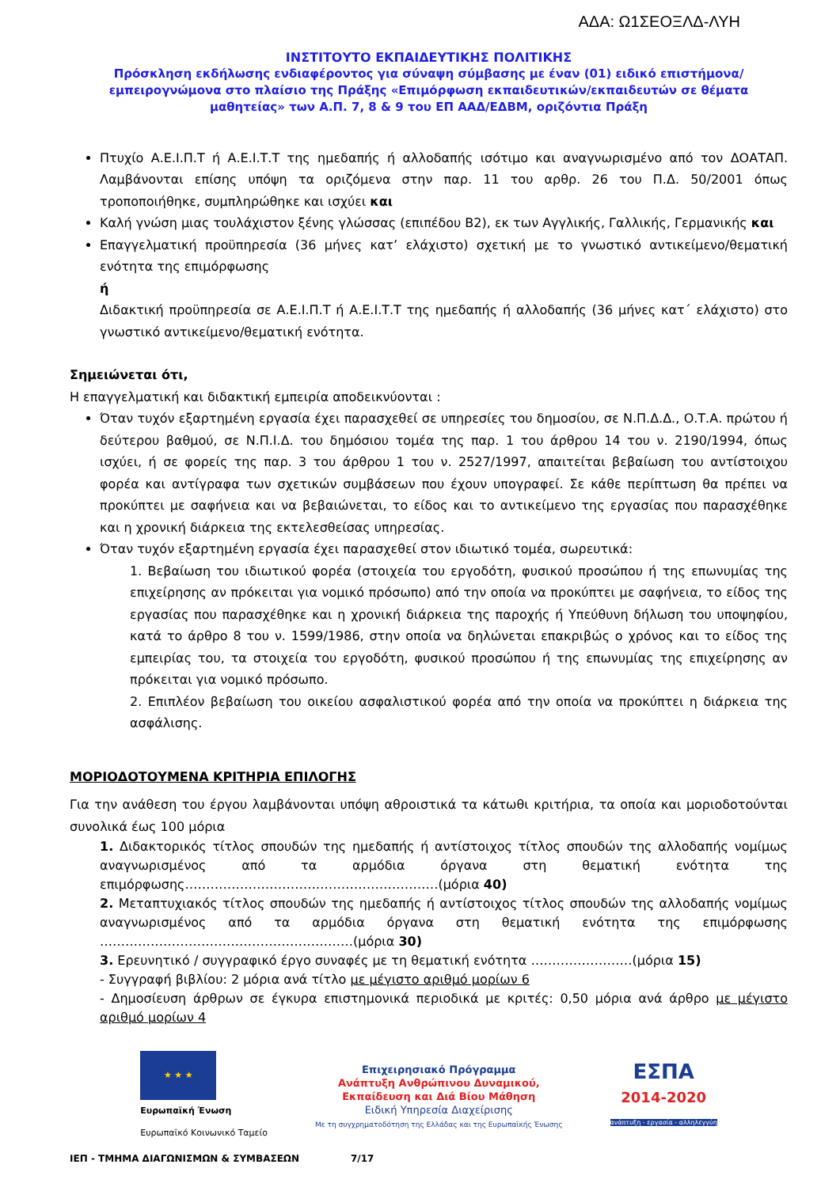ΑΔΑ: Ω1ΣΕΟΞΛΔ-ΛΥΗ
ΙΝΣΤΙΤΟΥΤΟ ΕΚΠΑΙΔΕΥΤΙΚΗΣ ΠΟΛΙΤΙΚΗΣ
Πρόσκληση εκδήλωσης ενδιαφέροντος για σύναψη σύμβασης με έναν (01) ειδικό επιστήμονα/εμπειρογνώμονα στο πλαίσιο της Πράξης «Επιμόρφωση εκπαιδευτικών/εκπαιδευτών σε θέματα μαθητείας» των Α.Π. 7, 8 & 9 του ΕΠ ΑΑΔ/ΕΔΒΜ, οριζόντια Πράξη
Πτυχίο Α.Ε.Ι.Π.Τ ή Α.Ε.Ι.Τ.Τ της ημεδαπής ή αλλοδαπής ισότιμο και αναγνωρισμένο από τον ΔΟΑΤΑΠ. Λαμβάνονται επίσης υπόψη τα οριζόμενα στην παρ. 11 του αρθρ. 26 του Π.Δ. 50/2001 όπως τροποποιήθηκε, συμπληρώθηκε και ισχύει και
Καλή γνώση μιας τουλάχιστον ξένης γλώσσας (επιπέδου Β2), εκ των Αγγλικής, Γαλλικής, Γερμανικής και
Επαγγελματική προϋπηρεσία (36 μήνες κατ’ ελάχιστο) σχετική με το γνωστικό αντικείμενο/θεματική ενότητα της επιμόρφωσης
ή
Διδακτική προϋπηρεσία σε Α.Ε.Ι.Π.Τ ή Α.Ε.Ι.Τ.Τ της ημεδαπής ή αλλοδαπής (36 μήνες κατ΄ ελάχιστο) στο γνωστικό αντικείμενο/θεματική ενότητα.
Σημειώνεται ότι,
Η επαγγελματική και διδακτική εμπειρία αποδεικνύονται :
Όταν τυχόν εξαρτημένη εργασία έχει παρασχεθεί σε υπηρεσίες του δημοσίου, σε Ν.Π.Δ.Δ., Ο.Τ.Α. πρώτου ή δεύτερου βαθμού, σε Ν.Π.Ι.Δ. του δημόσιου τομέα της παρ. 1 του άρθρου 14 του ν. 2190/1994, όπως ισχύει, ή σε φορείς της παρ. 3 του άρθρου 1 του ν. 2527/1997, απαιτείται βεβαίωση του αντίστοιχου φορέα και αντίγραφα των σχετικών συμβάσεων που έχουν υπογραφεί. Σε κάθε περίπτωση θα πρέπει να προκύπτει με σαφήνεια και να βεβαιώνεται, το είδος και το αντικείμενο της εργασίας που παρασχέθηκε και η χρονική διάρκεια της εκτελεσθείσας υπηρεσίας.
Όταν τυχόν εξαρτημένη εργασία έχει παρασχεθεί στον ιδιωτικό τομέα, σωρευτικά:
1. Βεβαίωση του ιδιωτικού φορέα (στοιχεία του εργοδότη, φυσικού προσώπου ή της επωνυμίας της επιχείρησης αν πρόκειται για νομικό πρόσωπο) από την οποία να προκύπτει με σαφήνεια, το είδος της εργασίας που παρασχέθηκε και η χρονική διάρκεια της παροχής ή Υπεύθυνη δήλωση του υποψηφίου, κατά το άρθρο 8 του ν. 1599/1986, στην οποία να δηλώνεται επακριβώς ο χρόνος και το είδος της εμπειρίας του, τα στοιχεία του εργοδότη, φυσικού προσώπου ή της επωνυμίας της επιχείρησης αν πρόκειται για νομικό πρόσωπο.
2. Επιπλέον βεβαίωση του οικείου ασφαλιστικού φορέα από την οποία να προκύπτει η διάρκεια της ασφάλισης.
ΜΟΡΙΟΔΟΤΟΥΜΕΝΑ ΚΡΙΤΗΡΙΑ ΕΠΙΛΟΓΗΣ
Για την ανάθεση του έργου λαμβάνονται υπόψη αθροιστικά τα κάτωθι κριτήρια, τα οποία και μοριοδοτούνται συνολικά έως 100 μόρια
1. Διδακτορικός τίτλος σπουδών της ημεδαπής ή αντίστοιχος τίτλος σπουδών της αλλοδαπής νομίμως αναγνωρισμένος από τα αρμόδια όργανα στη θεματική ενότητα της επιμόρφωσης……………………………………………………(μόρια 40)
2. Μεταπτυχιακός τίτλος σπουδών της ημεδαπής ή αντίστοιχος τίτλος σπουδών της αλλοδαπής νομίμως αναγνωρισμένος από τα αρμόδια όργανα στη θεματική ενότητα της επιμόρφωσης ……………………………………………………(μόρια 30)
3. Ερευνητικό / συγγραφικό έργο συναφές με τη θεματική ενότητα ……………………(μόρια 15)
- Συγγραφή βιβλίου: 2 μόρια ανά τίτλο με μέγιστο αριθμό μορίων 6
- Δημοσίευση άρθρων σε έγκυρα επιστημονικά περιοδικά με κριτές: 0,50 μόρια ανά άρθρο με μέγιστο αριθμό μορίων 4
★ ★ ★
Ευρωπαϊκή Ένωση
Ευρωπαϊκό Κοινωνικό Ταμείο
Επιχειρησιακό Πρόγραμμα
Ανάπτυξη Ανθρώπινου Δυναμικού,
Εκπαίδευση και Διά Βίου Μάθηση
Ειδική Υπηρεσία Διαχείρισης
Με τη συγχρηματοδότηση της Ελλάδας και της Ευρωπαϊκής Ένωσης
ΕΣΠΑ
2014-2020
ανάπτυξη - εργασία - αλληλεγγύη
ΙΕΠ - ΤΜΗΜΑ ΔΙΑΓΩΝΙΣΜΩΝ & ΣΥΜΒΑΣΕΩΝ 7/17